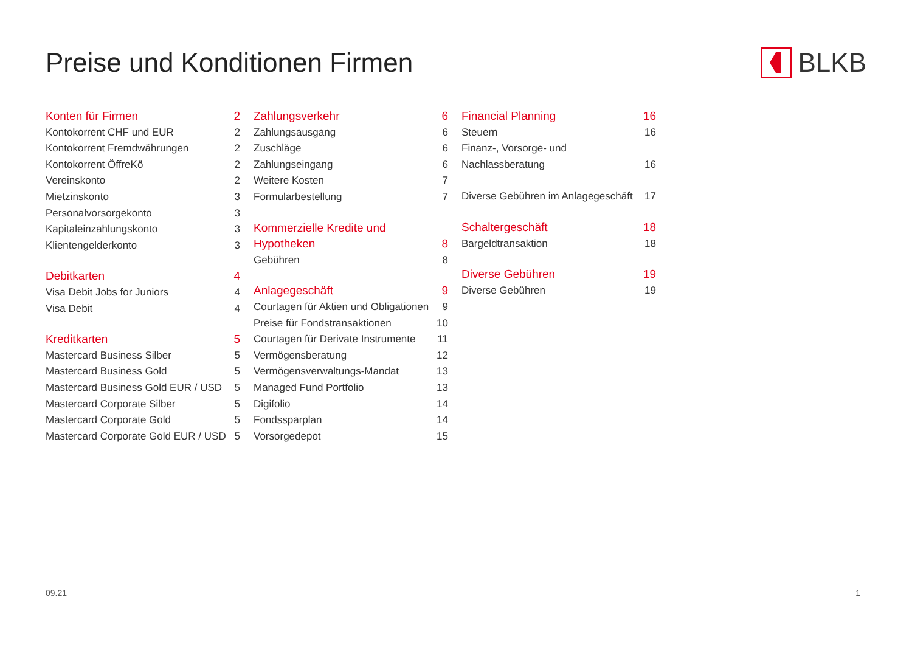Preise und Konditionen Firmen BLKB
Konten für Firmen 2
Kontokorrent CHF und EUR 2
Kontokorrent Fremdwährungen 2
Kontokorrent ÖffreKö 2
Vereinskonto 2
Mietzinskonto 3
Personalvorsorgekonto 3
Kapitaleinzahlungskonto 3
Klientengelderkonto 3
Debitkarten 4
Visa Debit Jobs for Juniors 4
Visa Debit 4
Kreditkarten 5
Mastercard Business Silber 5
Mastercard Business Gold 5
Mastercard Business Gold EUR / USD 5
Mastercard Corporate Silber 5
Mastercard Corporate Gold 5
Mastercard Corporate Gold EUR / USD 5
Zahlungsverkehr 6
Zahlungsausgang 6
Zuschläge 6
Zahlungseingang 6
Weitere Kosten 7
Formularbestellung 7
Kommerzielle Kredite und
Hypotheken 8
Gebühren 8
Anlagegeschäft 9
Courtagen für Aktien und Obligationen 9
Preise für Fondstransaktionen 10
Courtagen für Derivate Instrumente 11
Vermögensberatung 12
Vermögensverwaltungs-Mandat 13
Managed Fund Portfolio 13
Digifolio 14
Fondssparplan 14
Vorsorgedepot 15
Financial Planning 16
Steuern 16
Finanz-, Vorsorge- und
Nachlassberatung 16
Diverse Gebühren im Anlagegeschäft 17
Schaltergeschäft 18
Bargeldtransaktion 18
Diverse Gebühren 19
Diverse Gebühren 19
09.21 1